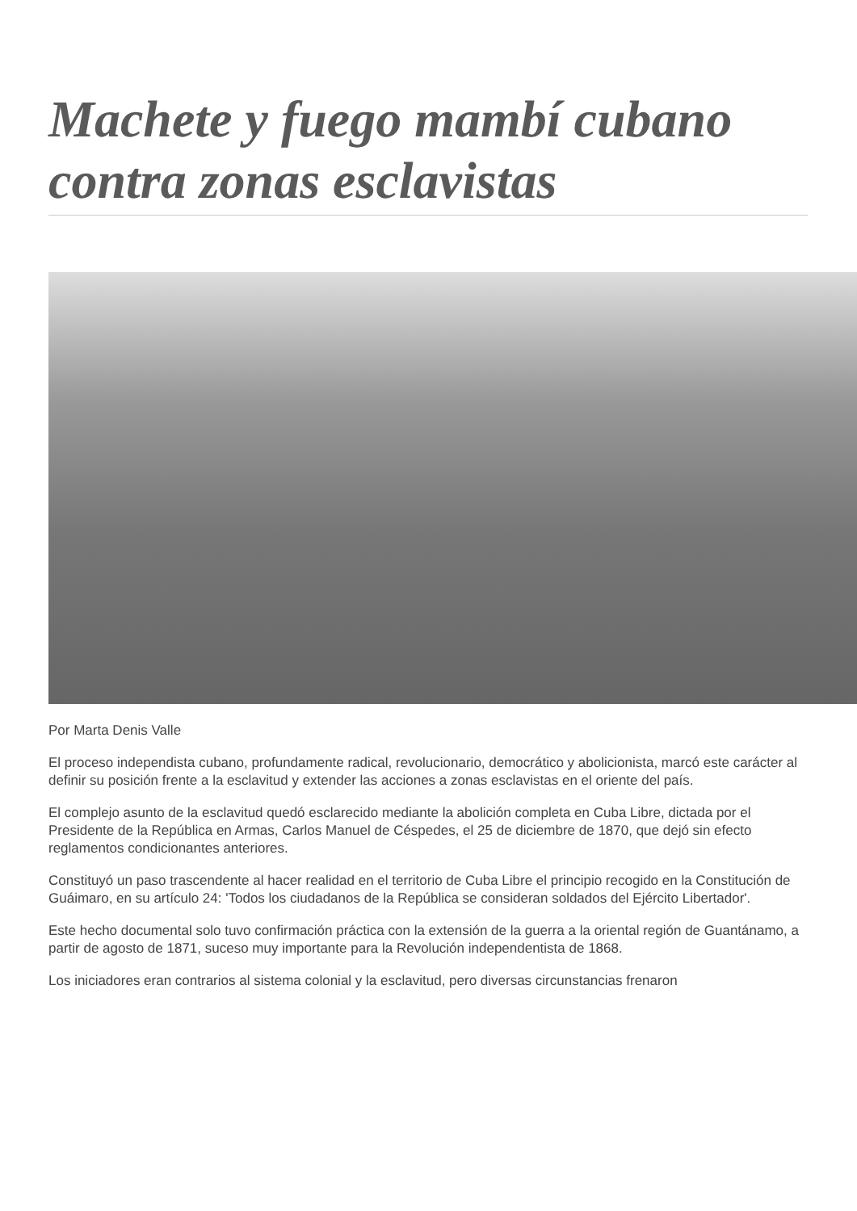Machete y fuego mambí cubano contra zonas esclavistas
Por Marta Denis Valle
El proceso independista cubano, profundamente radical, revolucionario, democrático y abolicionista, marcó este carácter al definir su posición frente a la esclavitud y extender las acciones a zonas esclavistas en el oriente del país.
El complejo asunto de la esclavitud quedó esclarecido mediante la abolición completa en Cuba Libre, dictada por el Presidente de la República en Armas, Carlos Manuel de Céspedes, el 25 de diciembre de 1870, que dejó sin efecto reglamentos condicionantes anteriores.
Constituyó un paso trascendente al hacer realidad en el territorio de Cuba Libre el principio recogido en la Constitución de Guáimaro, en su artículo 24: 'Todos los ciudadanos de la República se consideran soldados del Ejército Libertador'.
Este hecho documental solo tuvo confirmación práctica con la extensión de la guerra a la oriental región de Guantánamo, a partir de agosto de 1871, suceso muy importante para la Revolución independentista de 1868.
Los iniciadores eran contrarios al sistema colonial y la esclavitud, pero diversas circunstancias frenaron